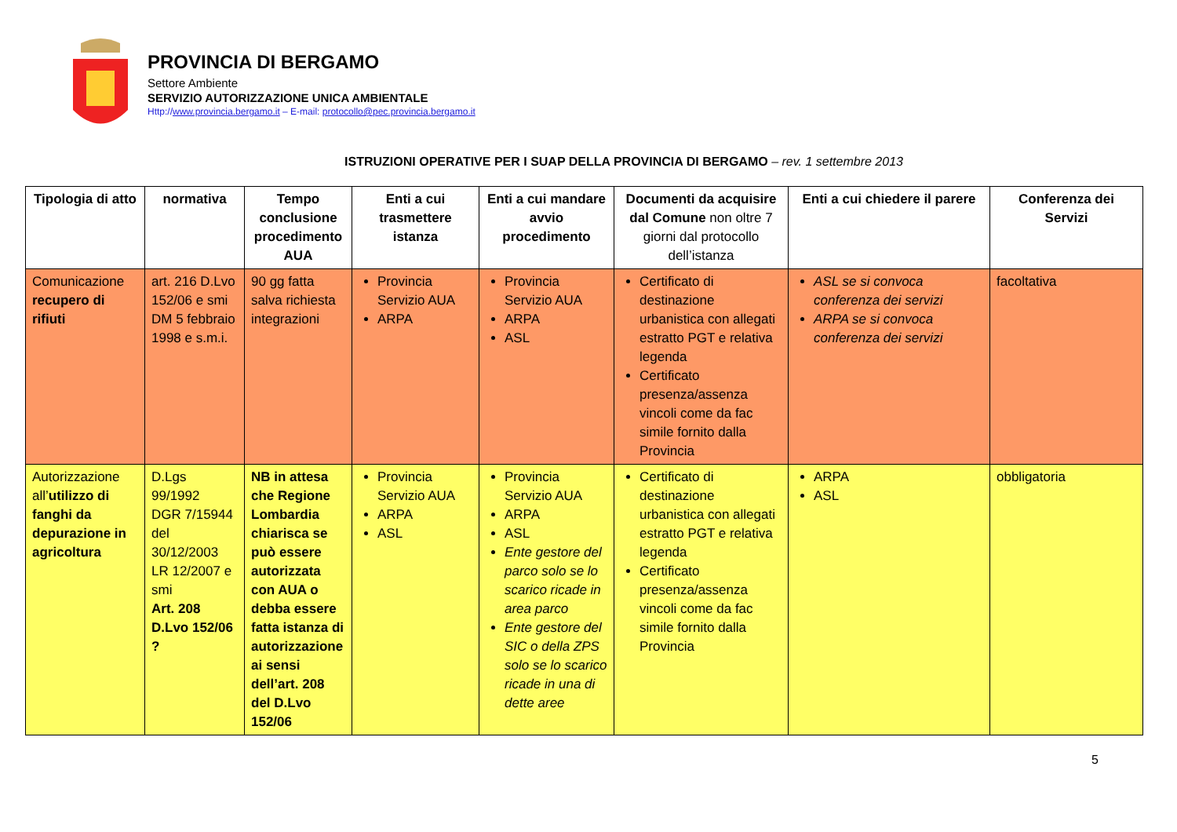PROVINCIA DI BERGAMO
Settore Ambiente
SERVIZIO AUTORIZZAZIONE UNICA AMBIENTALE
Http://www.provincia.bergamo.it – E-mail: protocollo@pec.provincia.bergamo.it
ISTRUZIONI OPERATIVE PER I SUAP DELLA PROVINCIA DI BERGAMO – rev. 1 settembre 2013
| Tipologia di atto | normativa | Tempo conclusione procedimento AUA | Enti a cui trasmettere istanza | Enti a cui mandare avvio procedimento | Documenti da acquisire dal Comune non oltre 7 giorni dal protocollo dell’istanza | Enti a cui chiedere il parere | Conferenza dei Servizi |
| --- | --- | --- | --- | --- | --- | --- | --- |
| Comunicazione recupero di rifiuti | art. 216 D.Lvo 152/06 e smi DM 5 febbraio 1998 e s.m.i. | 90 gg fatta salva richiesta integrazioni | Provincia Servizio AUA ARPA | Provincia Servizio AUA ARPA ASL | Certificato di destinazione urbanistica con allegati estratto PGT e relativa legenda Certificato presenza/assenza vincoli come da fac simile fornito dalla Provincia | ASL se si convoca conferenza dei servizi ARPA se si convoca conferenza dei servizi | facoltativa |
| Autorizzazione all’ utilizzo di fanghi da depurazione in agricoltura | D.Lgs 99/1992 DGR 7/15944 del 30/12/2003 LR 12/2007 e smi Art. 208 D.Lvo 152/06 ? | NB in attesa che Regione Lombardia chiarisca se può essere autorizzata con AUA o debba essere fatta istanza di autorizzazione ai sensi dell’art. 208 del D.Lvo 152/06 | Provincia Servizio AUA ARPA ASL | Provincia Servizio AUA ARPA ASL Ente gestore del parco solo se lo scarico ricade in area parco Ente gestore del SIC o della ZPS solo se lo scarico ricade in una di dette aree | Certificato di destinazione urbanistica con allegati estratto PGT e relativa legenda Certificato presenza/assenza vincoli come da fac simile fornito dalla Provincia | ARPA ASL | obbligatoria |
5